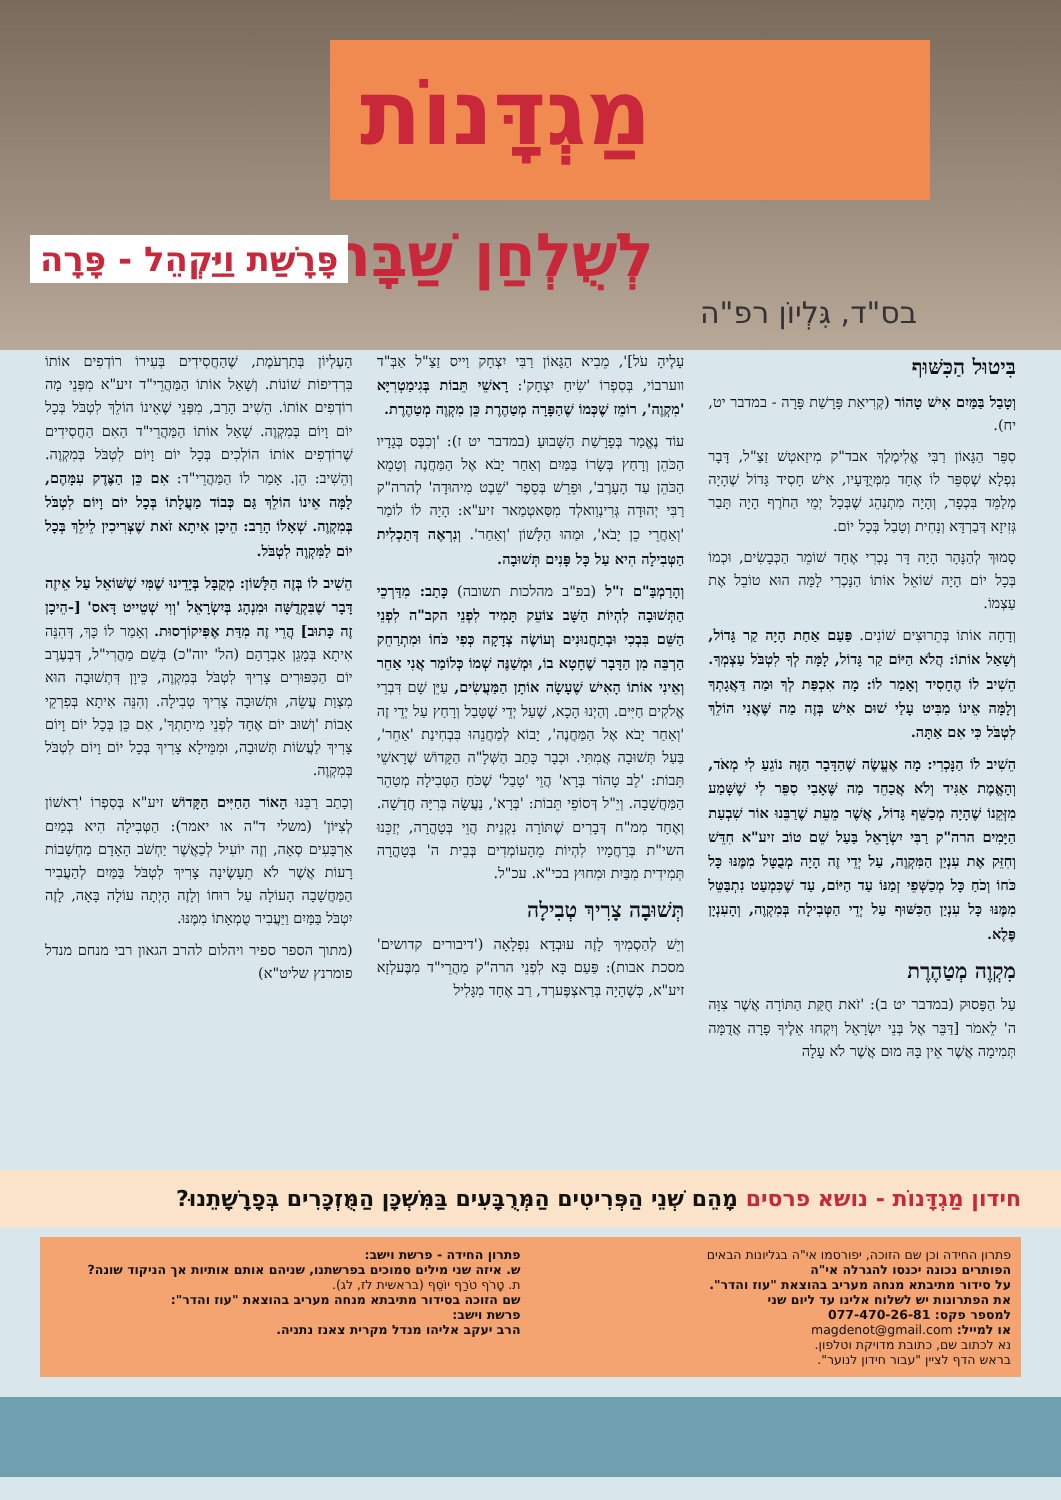מַגְדָּנוֹת
לְשֻׁלְחַן שַׁבָּת
פָּרָשַׁת וַיַּקְהֵל - פָּרָה
בס"ד, גִּלְיוֹן רפ"ה
בִּיטוּל הַכִּשּׁוּף
וְטָבַל בַּמַּיִם אִישׁ טָהוֹר (קְרִיאַת פָּרָשַׁת פָּרָה - במדבר יט, יח).
סִפֵּר הַגָּאוֹן רַבִּי אֱלִימֶלֶךְ אבד"ק מִיזַאטְשׁ זַצַ"ל, דָּבָר נִפְלָא שֶׁסִּפֵּר לוֹ אֶחָד מִמְּיֻדָּעָיו, אִישׁ חָסִיד גָּדוֹל שֶׁהָיָה מְלַמֵּד בִּכְפָר, וְהָיָה מִתְנַהֵג שֶׁבְּכָל יְמֵי הַחֹרֶף הָיָה תָּבַר גְּזִיזָא דְּבַרְדָּא וְנָחִית וְטָבַל בְּכָל יוֹם.
סָמוּךְ לְהַנָּהָר הָיָה דָּר נָכְרִי אֶחָד שׁוֹמֵר הַכְּבָשִׂים, וּכְמוֹ בְּכָל יוֹם הָיָה שׁוֹאֵל אוֹתוֹ הַנָּכְרִי לָמָּה הוּא טוֹבֵל אֶת עַצְמוֹ.
וְדָחָה אוֹתוֹ בְּתֵרוּצִים שׁוֹנִים. פַּעַם אַחַת הָיָה קַר גָּדוֹל, וְשָׁאַל אוֹתוֹ: הֲלֹא הַיּוֹם קַר גָּדוֹל, לָמָּה לְךָ לִטְבֹּל עַצְמְךָ. הֵשִׁיב לוֹ הֶחָסִיד וְאָמַר לוֹ: מָה אִכְפַּת לְךָ וּמַה דַּאֲגָתְךָ וְלָמָּה אֵינוֹ מַבִּיט עָלַי שׁוּם אִישׁ בְּזֶה מַה שֶּׁאֲנִי הוֹלֵךְ לִטְבֹּל כִּי אִם אַתָּה.
הֵשִׁיב לוֹ הַנָּכְרִי: מָה אֶעֱשֶׂה שֶׁהַדָּבָר הַזֶּה נוֹגֵעַ לִי מְאֹד, וְהָאֱמֶת אַגִּיד וְלֹא אֲכַחֵד מַה שֶּׁאָבִי סִפֵּר לִי שֶׁשָּׁמַע מִזְּקֵנוֹ שֶׁהָיָה מְכַשֵּׁף גָּדוֹל, אֲשֶׁר מֵעֵת שֶׁרַבֵּנוּ אוֹר שִׁבְעַת הַיָּמִים הרה"ק רַבִּי יִשְׂרָאֵל בַּעַל שֵׁם טוֹב זיע"א חִדֵּשׁ וְחִזֵּק אֶת עִנְיַן הַמִּקְוֶה, עַל יְדֵי זֶה הָיָה מְבֻטָּל מִמֶּנּוּ כָּל כֹּחוֹ וְכֹחַ כָּל מְכַשְּׁפֵי זְמַנּוֹ עַד הַיּוֹם, עַד שֶׁכִּמְעַט נִתְבַּטֵּל מִמֶּנּוּ כָּל עִנְיַן הַכִּשּׁוּף עַל יְדֵי הַטְּבִילָה בְּמִקְוֶה, וְהָעִנְיָן פֶּלֶא.
מִקְוֶה מְטַהֶרֶת
עַל הַפָּסוּק (במדבר יט ב): 'זֹאת חֻקַּת הַתּוֹרָה אֲשֶׁר צִוָּה ה' לֵאמֹר [דַּבֵּר אֶל בְּנֵי יִשְׂרָאֵל וְיִקְחוּ אֵלֶיךָ פָרָה אֲדֻמָּה תְּמִימָה אֲשֶׁר אֵין בָּהּ מוּם אֲשֶׁר לֹא עָלָה
עָלֶיהָ עֹל]', מֵבִיא הַגָּאוֹן רַבִּי יִצְחָק וַייס זַצַ"ל אַבְּ"ד ווערבוֹי, בְּסִפְרוֹ 'שִׂיחַ יִצְחָק': רָאשֵׁי תֵּבוֹת בְּגִימַטְרִיָּא 'מִקְוֶה', רוֹמֵז שֶׁכְּמוֹ שֶׁהַפָּרָה מְטַהֶרֶת כֵּן מִקְוֶה מְטַהֶרֶת.
עוֹד נֶאֱמַר בְּפָרָשַׁת הַשָּׁבוּעַ (במדבר יט ז): 'וְכִבֶּס בְּגָדָיו הַכֹּהֵן וְרָחַץ בְּשָׂרוֹ בַּמַּיִם וְאַחַר יָבֹא אֶל הַמַּחֲנֶה וְטָמֵא הַכֹּהֵן עַד הָעָרֶב', וּפֵרֵשׁ בְּסֵפֶר 'שֵׁבֶט מִיהוּדָה' לְהרה"ק רַבִּי יְהוּדָה גְּרִינְוַואלְד מִסַּאטְמַאר זיע"א: הָיָה לוֹ לוֹמַר 'וְאַחֲרֵי כֵן יָבֹא', וּמַהוּ הַלָּשׁוֹן 'וְאַחַר'. וְנִרְאֶה דְּתַכְלִית הַטְּבִילָה הִיא עַל כָּל פָּנִים תְּשׁוּבָה.
וְהָרַמְבַּ"ם ז"ל (בפ"ב מהלכות תשובה) כָּתַב: מִדַּרְכֵי הַתְּשׁוּבָה לִהְיוֹת הַשָּׁב צוֹעֵק תָּמִיד לִפְנֵי הקב"ה לִפְנֵי הַשֵּׁם בִּבְכִי וּבְתַחֲנוּנִים וְעוֹשֶׂה צְדָקָה כְּפִי כֹּחוֹ וּמִתְרַחֵק הַרְבֵּה מִן הַדָּבָר שֶׁחָטָא בוֹ, וּמְשַׁנֶּה שְׁמוֹ כְּלוֹמַר אֲנִי אַחֵר וְאֵינִי אוֹתוֹ הָאִישׁ שֶׁעָשָׂה אוֹתָן הַמַּעֲשִׂים, עַיֵּן שָׁם דִּבְרֵי אֱלֹקִים חַיִּים. וְהַיְנוּ הָכָא, שֶׁעַל יְדֵי שֶׁטָּבַל וְרָחַץ עַל יְדֵי זֶה 'וְאַחַר יָבֹא אֶל הַמַּחֲנֶה', יָבוֹא לְמַחֲנֵהוּ בִּבְחִינַת 'אַחֵר', בַּעַל תְּשׁוּבָה אֲמִתִּי. וּכְבָר כָּתַב הַשְּׁלָ"ה הַקָּדוֹשׁ שֶׁרָאשֵׁי תֵּבוֹת: 'לֵב טָהוֹר בְּרָא' הֲוֵי 'טָבַל' שֶׁכֹּחַ הַטְּבִילָה מְטַהֵר הַמַּחֲשָׁבָה. וְיֵ"ל דְּסוֹפֵי תֵּבוֹת: 'בְּרָא', נַעֲשָׂה בְּרִיָּה חֲדָשָׁה. וְאֶחָד מִמ"ח דְּבָרִים שֶׁתּוֹרָה נִקְנֵית הֲוֵי בְּטָהֳרָה, יְזַכֵּנוּ השי"ת בְּרַחֲמָיו לִהְיוֹת מֵהָעוֹמְדִים בְּבֵית ה' בְּטָהֳרָה תְּמִידִית מִבַּיִת וּמִחוּץ בכי"א. עכ"ל.
תְּשׁוּבָה צָרִיךְ טְבִילָה
וְיֵשׁ לְהַסְמִיךְ לָזֶה עוּבְדָא נִפְלָאָה ('דיבורים קדושים' מסכת אבות): פַּעַם בָּא לִפְנֵי הרה"ק מַהֲרֵי"ד מִבֶּעלְזָא זיע"א, כְּשֶׁהָיָה בְּרַאצְפֶּערְד, רַב אֶחָד מִגָּלִיל
הָעֶלְיוֹן בְּתַרְעֹמֶת, שֶׁהַחֲסִידִים בְּעִירוֹ רוֹדְפִים אוֹתוֹ בִּרְדִיפוֹת שׁוֹנוֹת. וְשָׁאַל אוֹתוֹ הַמַּהֲרֵי"ד זיע"א מִפְּנֵי מָה רוֹדְפִים אוֹתוֹ. הֵשִׁיב הָרַב, מִפְּנֵי שֶׁאֵינוֹ הוֹלֵךְ לִטְבֹּל בְּכָל יוֹם וָיוֹם בְּמִקְוֶה. שָׁאַל אוֹתוֹ הַמַּהֲרֵי"ד הַאִם הַחֲסִידִים שֶׁרוֹדְפִים אוֹתוֹ הוֹלְכִים בְּכָל יוֹם וָיוֹם לִטְבֹּל בְּמִקְוֶה. וְהֵשִׁיב: הֵן. אָמַר לוֹ הַמַּהֲרֵי"ד: אִם כֵּן הַצֶּדֶק עִמָּהֶם, לָמָּה אֵינוֹ הוֹלֵךְ גַּם כְּבוֹד מַעֲלָתוֹ בְּכָל יוֹם וָיוֹם לִטְבֹּל בְּמִקְוֶה. שְׁאָלוֹ הָרַב: הֵיכָן אִיתָא זֹאת שֶׁצְּרִיכִין לֵילֵךְ בְּכָל יוֹם לַמִּקְוֶה לִטְבֹּל.
הֵשִׁיב לוֹ בְּזֶה הַלָּשׁוֹן: מְקֻבָּל בְּיָדֵינוּ שֶׁמִּי שֶׁשּׁוֹאֵל עַל אֵיזֶה דָּבָר שֶׁבִּקְדֻשָּׁה וּמִנְהָג בְּיִשְׂרָאֵל 'וְוִי שְׁטֵייט דָּאס' [-הֵיכָן זֶה כָּתוּב] הֲרֵי זֶה מִדַּת אֶפִּיקוֹרְסוּת. וְאָמַר לוֹ כָּךְ, דְּהִנֵּה אִיתָא בְּמָגֵן אַבְרָהָם (הל' יוה"כ) בְּשֵׁם מַהֲרִי"ל, דְּבְעֶרֶב יוֹם הַכִּפּוּרִים צָרִיךְ לִטְבֹּל בְּמִקְוֶה, כֵּיוָן דִּתְשׁוּבָה הוּא מִצְוַת עֲשֵׂה, וּתְשׁוּבָה צָרִיךְ טְבִילָה. וְהִנֵּה אִיתָא בְּפִרְקֵי אָבוֹת 'וְשׁוּב יוֹם אֶחָד לִפְנֵי מִיתָתְךָ', אִם כֵּן בְּכָל יוֹם וָיוֹם צָרִיךְ לַעֲשׂוֹת תְּשׁוּבָה, וּמִמֵּילָא צָרִיךְ בְּכָל יוֹם וָיוֹם לִטְבֹּל בְּמִקְוֶה.
וְכָתַב רַבֵּנוּ הָאוֹר הַחַיִּים הַקָּדוֹשׁ זיע"א בְּסִפְרוֹ 'רִאשׁוֹן לְצִיּוֹן' (משלי ד"ה או יאמר): הַטְּבִילָה הִיא בְּמַיִם אַרְבָּעִים סְאָה, וְזֶה יוֹעִיל לְכַאֲשֶׁר יַחְשֹׁב הָאָדָם מַחְשָׁבוֹת רָעוֹת אֲשֶׁר לֹא תֵעָשֶׂינָה צָרִיךְ לִטְבֹּל בַּמַּיִם לְהַעֲבִיר הַמַּחֲשָׁבָה הָעוֹלָה עַל רוּחוֹ וְלָזֶה הָיְתָה עוֹלָה בָּאָה, לָזֶה יִטְבֹּל בַּמַּיִם וַיַּעֲבִיר טֻמְאָתוֹ מִמֶּנּוּ.
(מתוך הספר ספיר ויהלום להרב הגאון רבי מנחם מנדל פומרנץ שליט"א)
חידון מַגְדָּנוֹת - נושא פרסים מָהֵם שְׁנֵי הַפְּרִיטִים הַמְּרֻבָּעִים בַּמִּשְׁכָּן הַמֻּזְכָּרִים בְּפָרָשָׁתֵנוּ?
פתרון החידה וכן שם הזוכה, יפורסמו אי"ה בגליונות הבאים
הפותרים נכונה יכנסו להגרלה אי"ה
על סידור מתיבתא מנחה מעריב בהוצאת "עוז והדר".
את הפתרונות יש לשלוח אלינו עד ליום שני
למספר פקס: 077-470-26-81
או למייל: magdenot@gmail.com
נא לכתוב שם, כתובת מדויקת וטלפון.
בראש הדף לציין "עבור חידון לנוער".
פתרון החידה - פרשת וישב:
ש. איזה שני מילים סמוכים בפרשתנו, שניהם אותם אותיות אך הניקוד שונה?
ת. טָרֹף טֹרַף יוֹסֵף (בראשית לז, לג).
שם הזוכה בסידור מתיבתא מנחה מעריב בהוצאת "עוז והדר":
פרשת וישב:
הרב יעקב אליהו מנדל מקרית צאנז נתניה.